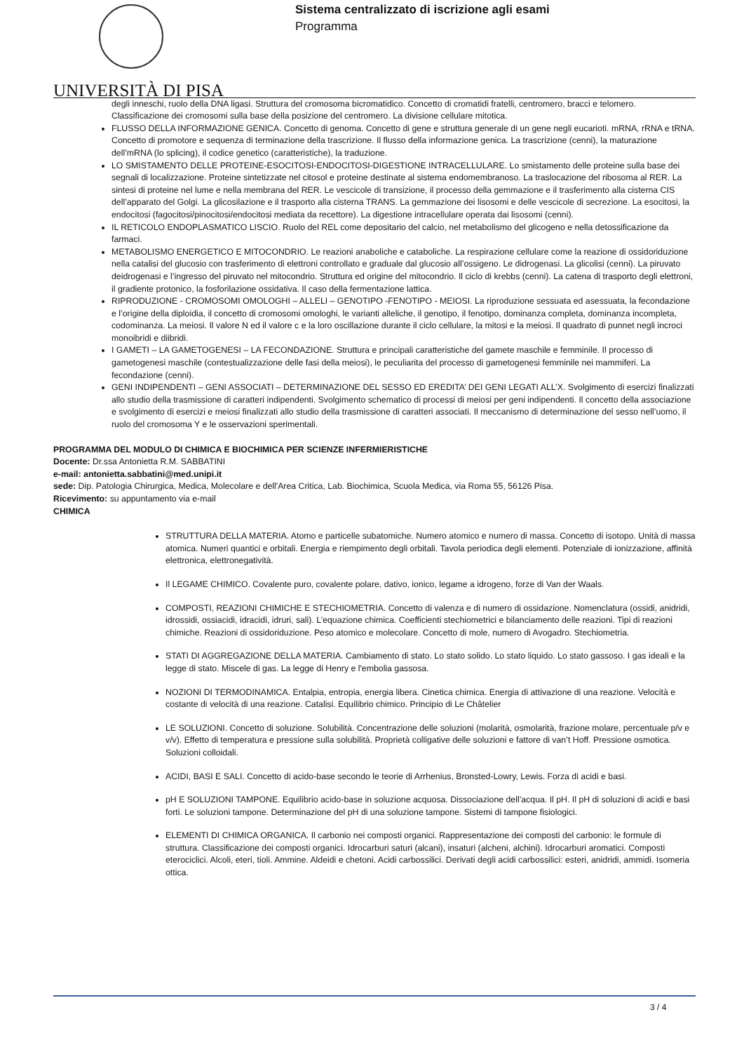Sistema centralizzato di iscrizione agli esami
Programma
UNIVERSITÀ DI PISA
degli inneschi, ruolo della DNA ligasi. Struttura del cromosoma bicromatidico. Concetto di cromatidi fratelli, centromero, bracci e telomero. Classificazione dei cromosomi sulla base della posizione del centromero. La divisione cellulare mitotica.
FLUSSO DELLA INFORMAZIONE GENICA. Concetto di genoma. Concetto di gene e struttura generale di un gene negli eucarioti. mRNA, rRNA e tRNA. Concetto di promotore e sequenza di terminazione della trascrizione. Il flusso della informazione genica. La trascrizione (cenni), la maturazione dell’mRNA (lo splicing), il codice genetico (caratteristiche), la traduzione.
LO SMISTAMENTO DELLE PROTEINE-ESOCITOSI-ENDOCITOSI-DIGESTIONE INTRACELLULARE. Lo smistamento delle proteine sulla base dei segnali di localizzazione. Proteine sintetizzate nel citosol e proteine destinate al sistema endomembranoso. La traslocazione del ribosoma al RER. La sintesi di proteine nel lume e nella membrana del RER. Le vescicole di transizione, il processo della gemmazione e il trasferimento alla cisterna CIS dell’apparato del Golgi. La glicosilazione e il trasporto alla cisterna TRANS. La gemmazione dei lisosomi e delle vescicole di secrezione. La esocitosi, la endocitosi (fagocitosi/pinocitosi/endocitosi mediata da recettore). La digestione intracellulare operata dai lisosomi (cenni).
IL RETICOLO ENDOPLASMATICO LISCIO. Ruolo del REL come depositario del calcio, nel metabolismo del glicogeno e nella detossificazione da farmaci.
METABOLISMO ENERGETICO E MITOCONDRIO. Le reazioni anaboliche e cataboliche. La respirazione cellulare come la reazione di ossidoriduzione nella catalisi del glucosio con trasferimento di elettroni controllato e graduale dal glucosio all’ossigeno. Le didrogenasi. La glicolisi (cenni). La piruvato deidrogenasi e l’ingresso del piruvato nel mitocondrio. Struttura ed origine del mitocondrio. Il ciclo di krebbs (cenni). La catena di trasporto degli elettroni, il gradiente protonico, la fosforilazione ossidativa. Il caso della fermentazione lattica.
RIPRODUZIONE - CROMOSOMI OMOLOGHI – ALLELI – GENOTIPO -FENOTIPO - MEIOSI. La riproduzione sessuata ed asessuata, la fecondazione e l’origine della diploidia, il concetto di cromosomi omologhi, le varianti alleliche, il genotipo, il fenotipo, dominanza completa, dominanza incompleta, codominanza. La meiosi. Il valore N ed il valore c e la loro oscillazione durante il ciclo cellulare, la mitosi e la meiosi. Il quadrato di punnet negli incroci monoibridi e diibridi.
I GAMETI – LA GAMETOGENESI – LA FECONDAZIONE. Struttura e principali caratteristiche del gamete maschile e femminile. Il processo di gametogenesi maschile (contestualizzazione delle fasi della meiosi), le peculiarita del processo di gametogenesi femminile nei mammiferi. La fecondazione (cenni).
GENI INDIPENDENTI – GENI ASSOCIATI – DETERMINAZIONE DEL SESSO ED EREDITA’ DEI GENI LEGATI ALL’X. Svolgimento di esercizi finalizzati allo studio della trasmissione di caratteri indipendenti. Svolgimento schematico di processi di meiosi per geni indipendenti. Il concetto della associazione e svolgimento di esercizi e meiosi finalizzati allo studio della trasmissione di caratteri associati. Il meccanismo di determinazione del sesso nell’uomo, il ruolo del cromosoma Y e le osservazioni sperimentali.
PROGRAMMA DEL MODULO DI CHIMICA E BIOCHIMICA PER SCIENZE INFERMIERISTICHE
Docente: Dr.ssa Antonietta R.M. SABBATINI
e-mail: antonietta.sabbatini@med.unipi.it
sede: Dip. Patologia Chirurgica, Medica, Molecolare e dell'Area Critica, Lab. Biochimica, Scuola Medica, via Roma 55, 56126 Pisa.
Ricevimento: su appuntamento via e-mail
CHIMICA
STRUTTURA DELLA MATERIA. Atomo e particelle subatomiche. Numero atomico e numero di massa. Concetto di isotopo. Unità di massa atomica. Numeri quantici e orbitali. Energia e riempimento degli orbitali. Tavola periodica degli elementi. Potenziale di ionizzazione, affinità elettronica, elettronegatività.
Il LEGAME CHIMICO. Covalente puro, covalente polare, dativo, ionico, legame a idrogeno, forze di Van der Waals.
COMPOSTI, REAZIONI CHIMICHE E STECHIOMETRIA. Concetto di valenza e di numero di ossidazione. Nomenclatura (ossidi, anidridi, idrossidi, ossiacidi, idracidi, idruri, sali). L’equazione chimica. Coefficienti stechiometrici e bilanciamento delle reazioni. Tipi di reazioni chimiche. Reazioni di ossidoriduzione. Peso atomico e molecolare. Concetto di mole, numero di Avogadro. Stechiometria.
STATI DI AGGREGAZIONE DELLA MATERIA. Cambiamento di stato. Lo stato solido. Lo stato liquido. Lo stato gassoso. I gas ideali e la legge di stato. Miscele di gas. La legge di Henry e l'embolia gassosa.
NOZIONI DI TERMODINAMICA. Entalpia, entropia, energia libera. Cinetica chimica. Energia di attivazione di una reazione. Velocità e costante di velocità di una reazione. Catalisi. Equilibrio chimico. Principio di Le Châtelier
LE SOLUZIONI. Concetto di soluzione. Solubilità. Concentrazione delle soluzioni (molarità, osmolarità, frazione molare, percentuale p/v e v/v). Effetto di temperatura e pressione sulla solubilità. Proprietà colligative delle soluzioni e fattore di van’t Hoff. Pressione osmotica. Soluzioni colloidali.
ACIDI, BASI E SALI. Concetto di acido-base secondo le teorie di Arrhenius, Bronsted-Lowry, Lewis. Forza di acidi e basi.
pH E SOLUZIONI TAMPONE. Equilibrio acido-base in soluzione acquosa. Dissociazione dell’acqua. Il pH. Il pH di soluzioni di acidi e basi forti. Le soluzioni tampone. Determinazione del pH di una soluzione tampone. Sistemi di tampone fisiologici.
ELEMENTI DI CHIMICA ORGANICA. Il carbonio nei composti organici. Rappresentazione dei composti del carbonio: le formule di struttura. Classificazione dei composti organici. Idrocarburi saturi (alcani), insaturi (alcheni, alchini). Idrocarburi aromatici. Composti eterociclici. Alcoli, eteri, tioli. Ammine. Aldeidi e chetoni. Acidi carbossilici. Derivati degli acidi carbossilici: esteri, anidridi, ammidi. Isomeria ottica.
3 / 4